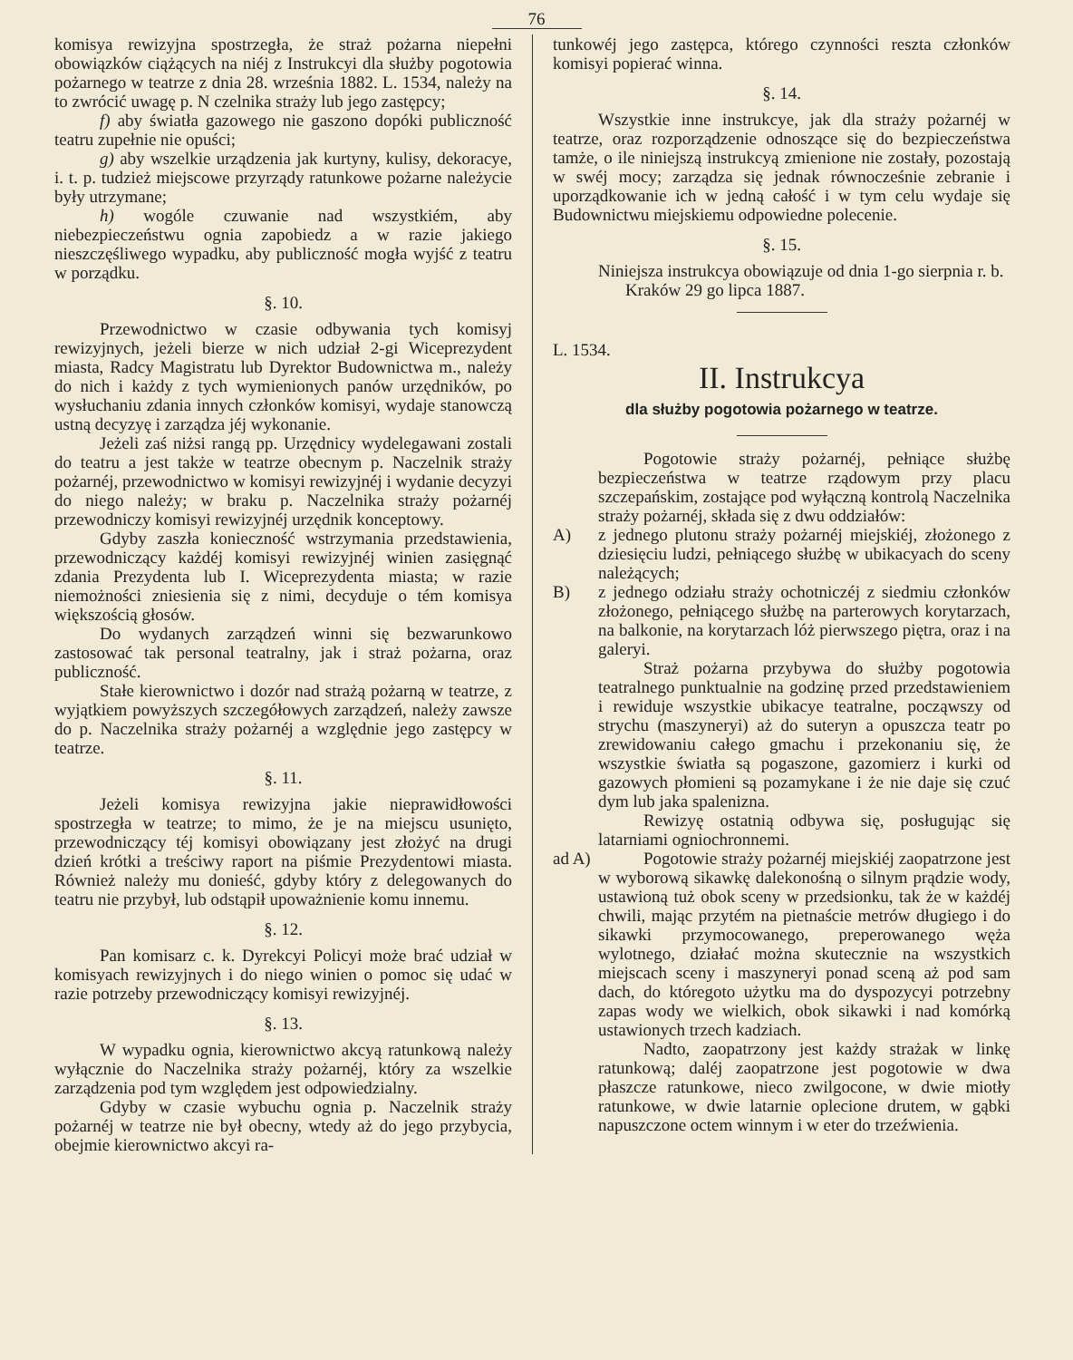76
komisya rewizyjna spostrzegła, że straż pożarna niepełni obowiązków ciążących na niéj z Instrukcyi dla służby pogotowia pożarnego w teatrze z dnia 28. września 1882. L. 1534, należy na to zwrócić uwagę p. N czelnika straży lub jego zastępcy;
f) aby światła gazowego nie gaszono dopóki publiczność teatru zupełnie nie opuści;
g) aby wszelkie urządzenia jak kurtyny, kulisy, dekoracye, i. t. p. tudzież miejscowe przyrządy ratunkowe pożarne należycie były utrzymane;
h) wogóle czuwanie nad wszystkiém, aby niebezpieczeństwu ognia zapobiedz a w razie jakiego nieszczęśliwego wypadku, aby publiczność mogła wyjść z teatru w porządku.
§. 10.
Przewodnictwo w czasie odbywania tych komisyj rewizyjnych, jeżeli bierze w nich udział 2-gi Wiceprezydent miasta, Radcy Magistratu lub Dyrektor Budownictwa m., należy do nich i każdy z tych wymienionych panów urzędników, po wysłuchaniu zdania innych członków komisyi, wydaje stanowczą ustną decyzyę i zarządza jéj wykonanie.
Jeżeli zaś niżsi rangą pp. Urzędnicy wydelegawani zostali do teatru a jest także w teatrze obecnym p. Naczelnik straży pożarnéj, przewodnictwo w komisyi rewizyjnéj i wydanie decyzyi do niego należy; w braku p. Naczelnika straży pożarnéj przewodniczy komisyi rewizyjnéj urzędnik konceptowy.
Gdyby zaszła konieczność wstrzymania przedstawienia, przewodniczący każdéj komisyi rewizyjnéj winien zasięgnąć zdania Prezydenta lub I. Wiceprezydenta miasta; w razie niemożności zniesienia się z nimi, decyduje o tém komisya większością głosów.
Do wydanych zarządzeń winni się bezwarunkowo zastosować tak personal teatralny, jak i straż pożarna, oraz publiczność.
Stałe kierownictwo i dozór nad strażą pożarną w teatrze, z wyjątkiem powyższych szczegółowych zarządzeń, należy zawsze do p. Naczelnika straży pożarnéj a względnie jego zastępcy w teatrze.
§. 11.
Jeżeli komisya rewizyjna jakie nieprawidłowości spostrzegła w teatrze; to mimo, że je na miejscu usunięto, przewodniczący téj komisyi obowiązany jest złożyć na drugi dzień krótki a treściwy raport na piśmie Prezydentowi miasta. Również należy mu donieść, gdyby który z delegowanych do teatru nie przybył, lub odstąpił upoważnienie komu innemu.
§. 12.
Pan komisarz c. k. Dyrekcyi Policyi może brać udział w komisyach rewizyjnych i do niego winien o pomoc się udać w razie potrzeby przewodniczący komisyi rewizyjnéj.
§. 13.
W wypadku ognia, kierownictwo akcyą ratunkową należy wyłącznie do Naczelnika straży pożarnéj, który za wszelkie zarządzenia pod tym względem jest odpowiedzialny.
Gdyby w czasie wybuchu ognia p. Naczelnik straży pożarnéj w teatrze nie był obecny, wtedy aż do jego przybycia, obejmie kierownictwo akcyi ra-
tunkowéj jego zastępca, którego czynności reszta członków komisyi popierać winna.
§. 14.
Wszystkie inne instrukcye, jak dla straży pożarnéj w teatrze, oraz rozporządzenie odnoszące się do bezpieczeństwa tamże, o ile niniejszą instrukcyą zmienione nie zostały, pozostają w swéj mocy; zarządza się jednak równocześnie zebranie i uporządkowanie ich w jedną całość i w tym celu wydaje się Budownictwu miejskiemu odpowiedne polecenie.
§. 15.
Niniejsza instrukcya obowiązuje od dnia 1-go sierpnia r. b.
Kraków 29 go lipca 1887.
L. 1534.
II. Instrukcya
dla służby pogotowia pożarnego w teatrze.
Pogotowie straży pożarnéj, pełniące służbę bezpieczeństwa w teatrze rządowym przy placu szczepańskim, zostające pod wyłączną kontrolą Naczelnika straży pożarnéj, składa się z dwu oddziałów:
A) z jednego plutonu straży pożarnéj miejskiéj, złożonego z dziesięciu ludzi, pełniącego służbę w ubikacyach do sceny należących;
B) z jednego odziału straży ochotniczéj z siedmiu członków złożonego, pełniącego służbę na parterowych korytarzach, na balkonie, na korytarzach lóż pierwszego piętra, oraz i na galeryi.
Straż pożarna przybywa do służby pogotowia teatralnego punktualnie na godzinę przed przedstawieniem i rewiduje wszystkie ubikacye teatralne, począwszy od strychu (maszyneryi) aż do suteryn a opuszcza teatr po zrewidowaniu całego gmachu i przekonaniu się, że wszystkie światła są pogaszone, gazomierz i kurki od gazowych płomieni są pozamykane i że nie daje się czuć dym lub jaka spalenizna.
Rewizyę ostatnią odbywa się, posługując się latarniami ogniochronnemi.
ad A)
Pogotowie straży pożarnéj miejskiéj zaopatrzone jest w wyborową sikawkę dalekonośną o silnym prądzie wody, ustawioną tuż obok sceny w przedsionku, tak że w każdéj chwili, mając przytém na pietnaście metrów długiego i do sikawki przymocowanego, preperowanego węża wylotnego, działać można skutecznie na wszystkich miejscach sceny i maszyneryi ponad sceną aż pod sam dach, do któregoto użytku ma do dyspozycyi potrzebny zapas wody we wielkich, obok sikawki i nad komórką ustawionych trzech kadziach.
Nadto, zaopatrzony jest każdy strażak w linkę ratunkową; daléj zaopatrzone jest pogotowie w dwa płaszcze ratunkowe, nieco zwilgocone, w dwie miotły ratunkowe, w dwie latarnie oplecione drutem, w gąbki napuszczone octem winnym i w eter do trzeźwienia.